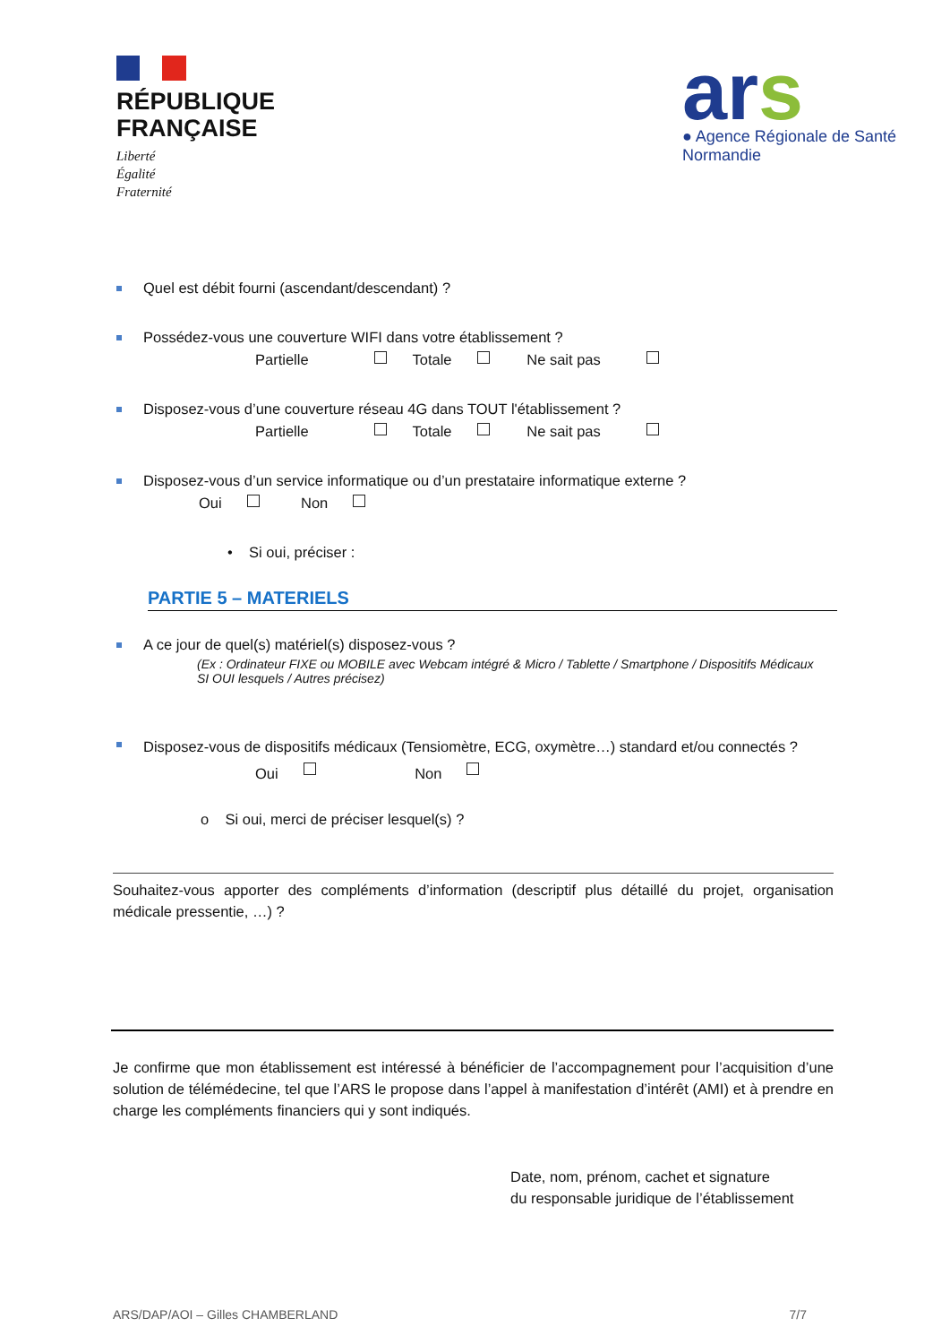RÉPUBLIQUE
FRANÇAISE
Liberté
Égalité
Fraternité
ars
● Agence Régionale de Santé
Normandie
Quel est débit fourni (ascendant/descendant) ?
Possédez-vous une couverture WIFI dans votre établissement ?
Partielle Totale Ne sait pas
Disposez-vous d’une couverture réseau 4G dans TOUT l'établissement ?
Partielle Totale Ne sait pas
Disposez-vous d’un service informatique ou d’un prestataire informatique externe ?
Oui Non
• Si oui, préciser :
PARTIE 5 – MATERIELS
A ce jour de quel(s) matériel(s) disposez-vous ?
(Ex : Ordinateur FIXE ou MOBILE avec Webcam intégré & Micro / Tablette / Smartphone / Dispositifs Médicaux
SI OUI lesquels / Autres précisez)
Disposez-vous de dispositifs médicaux (Tensiomètre, ECG, oxymètre…) standard et/ou connectés ?
Oui Non
o Si oui, merci de préciser lesquel(s) ?
Souhaitez-vous apporter des compléments d’information (descriptif plus détaillé du projet, organisation médicale pressentie, …) ?
Je confirme que mon établissement est intéressé à bénéficier de l’accompagnement pour l’acquisition d’une solution de télémédecine, tel que l’ARS le propose dans l’appel à manifestation d’intérêt (AMI) et à prendre en charge les compléments financiers qui y sont indiqués.
Date, nom, prénom, cachet et signature
du responsable juridique de l’établissement
ARS/DAP/AOI – Gilles CHAMBERLAND 7/7